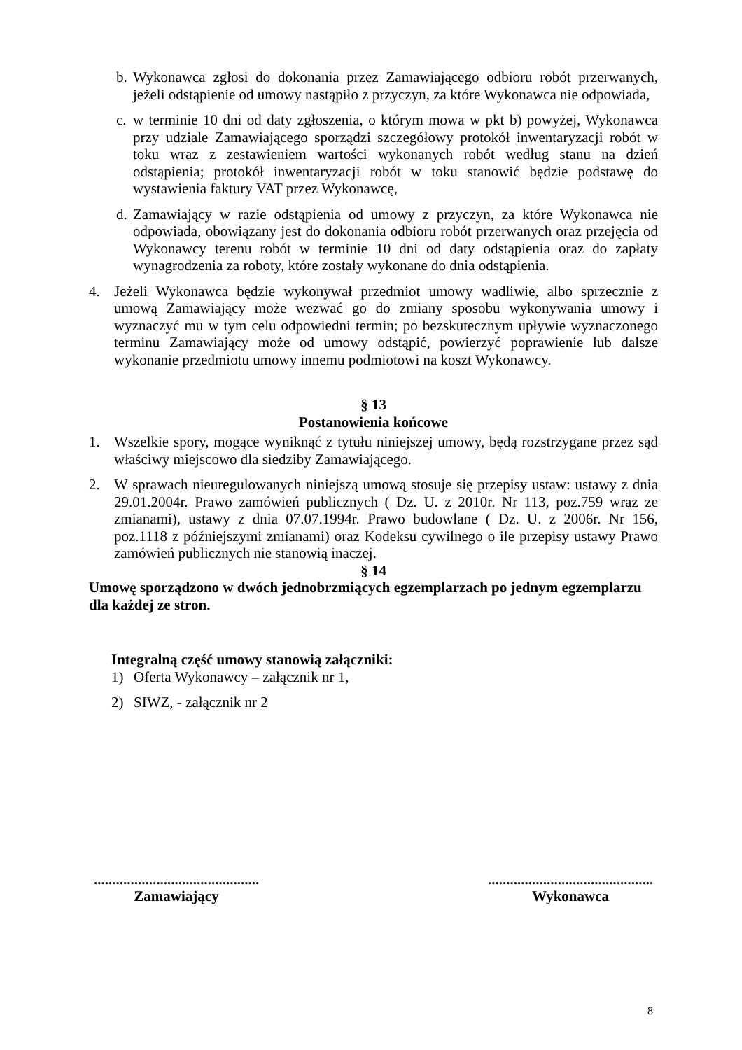b. Wykonawca zgłosi do dokonania przez Zamawiającego odbioru robót przerwanych, jeżeli odstąpienie od umowy nastąpiło z przyczyn, za które Wykonawca nie odpowiada,
c. w terminie 10 dni od daty zgłoszenia, o którym mowa w pkt b) powyżej, Wykonawca przy udziale Zamawiającego sporządzi szczegółowy protokół inwentaryzacji robót w toku wraz z zestawieniem wartości wykonanych robót według stanu na dzień odstąpienia; protokół inwentaryzacji robót w toku stanowić będzie podstawę do wystawienia faktury VAT przez Wykonawcę,
d. Zamawiający w razie odstąpienia od umowy z przyczyn, za które Wykonawca nie odpowiada, obowiązany jest do dokonania odbioru robót przerwanych oraz przejęcia od Wykonawcy terenu robót w terminie 10 dni od daty odstąpienia oraz do zapłaty wynagrodzenia za roboty, które zostały wykonane do dnia odstąpienia.
4. Jeżeli Wykonawca będzie wykonywał przedmiot umowy wadliwie, albo sprzecznie z umową Zamawiający może wezwać go do zmiany sposobu wykonywania umowy i wyznaczyć mu w tym celu odpowiedni termin; po bezskutecznym upływie wyznaczonego terminu Zamawiający może od umowy odstąpić, powierzyć poprawienie lub dalsze wykonanie przedmiotu umowy innemu podmiotowi na koszt Wykonawcy.
§ 13
Postanowienia końcowe
1. Wszelkie spory, mogące wyniknąć z tytułu niniejszej umowy, będą rozstrzygane przez sąd właściwy miejscowo dla siedziby Zamawiającego.
2. W sprawach nieuregulowanych niniejszą umową stosuje się przepisy ustaw: ustawy z dnia 29.01.2004r. Prawo zamówień publicznych ( Dz. U. z 2010r. Nr 113, poz.759 wraz ze zmianami), ustawy z dnia 07.07.1994r. Prawo budowlane ( Dz. U. z 2006r. Nr 156, poz.1118 z późniejszymi zmianami) oraz Kodeksu cywilnego o ile przepisy ustawy Prawo zamówień publicznych nie stanowią inaczej.
§ 14
Umowę sporządzono w dwóch jednobrzmiących egzemplarzach po jednym egzemplarzu dla każdej ze stron.
Integralną część umowy stanowią załączniki:
1) Oferta Wykonawcy – załącznik nr 1,
2) SIWZ, - załącznik nr 2
.............................................
Zamawiający
.............................................
Wykonawca
8